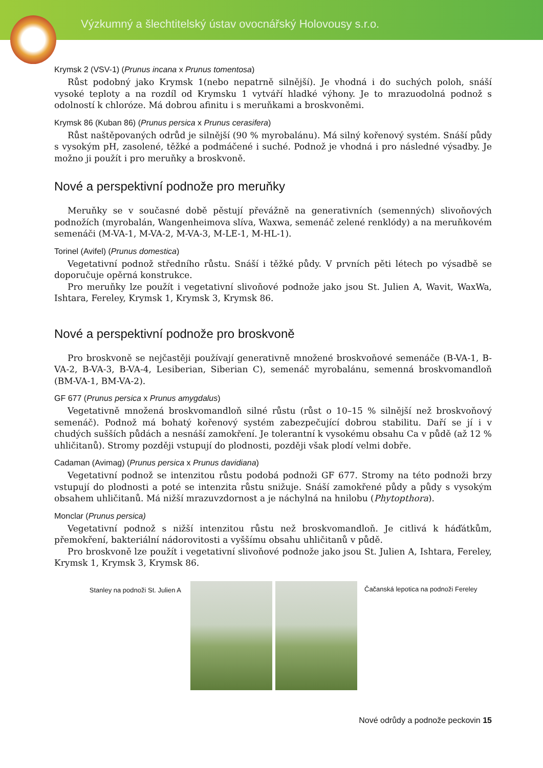Výzkumný a šlechtitelský ústav ovocnářský Holovousy s.r.o.
Krymsk 2 (VSV-1) (Prunus incana x Prunus tomentosa)
Růst podobný jako Krymsk 1(nebo nepatrně silnější). Je vhodná i do suchých poloh, snáší vysoké teploty a na rozdíl od Krymsku 1 vytváří hladké výhony. Je to mrazuodolná podnož s odolností k chloróze. Má dobrou afinitu i s meruňkami a broskvoněmi.
Krymsk 86 (Kuban 86) (Prunus persica x Prunus cerasifera)
Růst naštěpovaných odrůd je silnější (90 % myrobalánu). Má silný kořenový systém. Snáší půdy s vysokým pH, zasolené, těžké a podmáčené i suché. Podnož je vhodná i pro následné výsadby. Je možno ji použít i pro meruňky a broskvoně.
Nové a perspektivní podnože pro meruňky
Meruňky se v současné době pěstují převážně na generativních (semenných) slivoňových podnožích (myrobalán, Wangenheimova slíva, Waxwa, semenáč zelené renklódy) a na meruňkovém semenáči (M-VA-1, M-VA-2, M-VA-3, M-LE-1, M-HL-1).
Torinel (Avifel) (Prunus domestica)
Vegetativní podnož středního růstu. Snáší i těžké půdy. V prvních pěti létech po výsadbě se doporučuje opěrná konstrukce.
Pro meruňky lze použít i vegetativní slivoňové podnože jako jsou St. Julien A, Wavit, WaxWa, Ishtara, Fereley, Krymsk 1, Krymsk 3, Krymsk 86.
Nové a perspektivní podnože pro broskvoně
Pro broskvoně se nejčastěji používají generativně množené broskvoňové semenáče (B-VA-1, B-VA-2, B-VA-3, B-VA-4, Lesiberian, Siberian C), semenáč myrobalánu, semenná broskvomandloň (BM-VA-1, BM-VA-2).
GF 677 (Prunus persica x Prunus amygdalus)
Vegetativně množená broskvomandloň silné růstu (růst o 10–15 % silnější než broskvoňový semenáč). Podnož má bohatý kořenový systém zabezpečující dobrou stabilitu. Daří se jí i v chudých sušších půdách a nesnáší zamokření. Je tolerantní k vysokému obsahu Ca v půdě (až 12 % uhličitanů). Stromy později vstupují do plodnosti, později však plodí velmi dobře.
Cadaman (Avimag) (Prunus persica x Prunus davidiana)
Vegetativní podnož se intenzitou růstu podobá podnoži GF 677. Stromy na této podnoži brzy vstupují do plodnosti a poté se intenzita růstu snižuje. Snáší zamokřené půdy a půdy s vysokým obsahem uhličitanů. Má nižší mrazuvzdornost a je náchylná na hnilobu (Phytopthora).
Monclar (Prunus persica)
Vegetativní podnož s nižší intenzitou růstu než broskvomandloň. Je citlivá k háďátkům, přemokření, bakteriální nádorovitosti a vyššímu obsahu uhličitanů v půdě.
Pro broskvoně lze použít i vegetativní slivoňové podnože jako jsou St. Julien A, Ishtara, Fereley, Krymsk 1, Krymsk 3, Krymsk 86.
Stanley na podnoži St. Julien A Čačanská lepotica na podnoži Fereley
Nové odrůdy a podnože peckovin 15